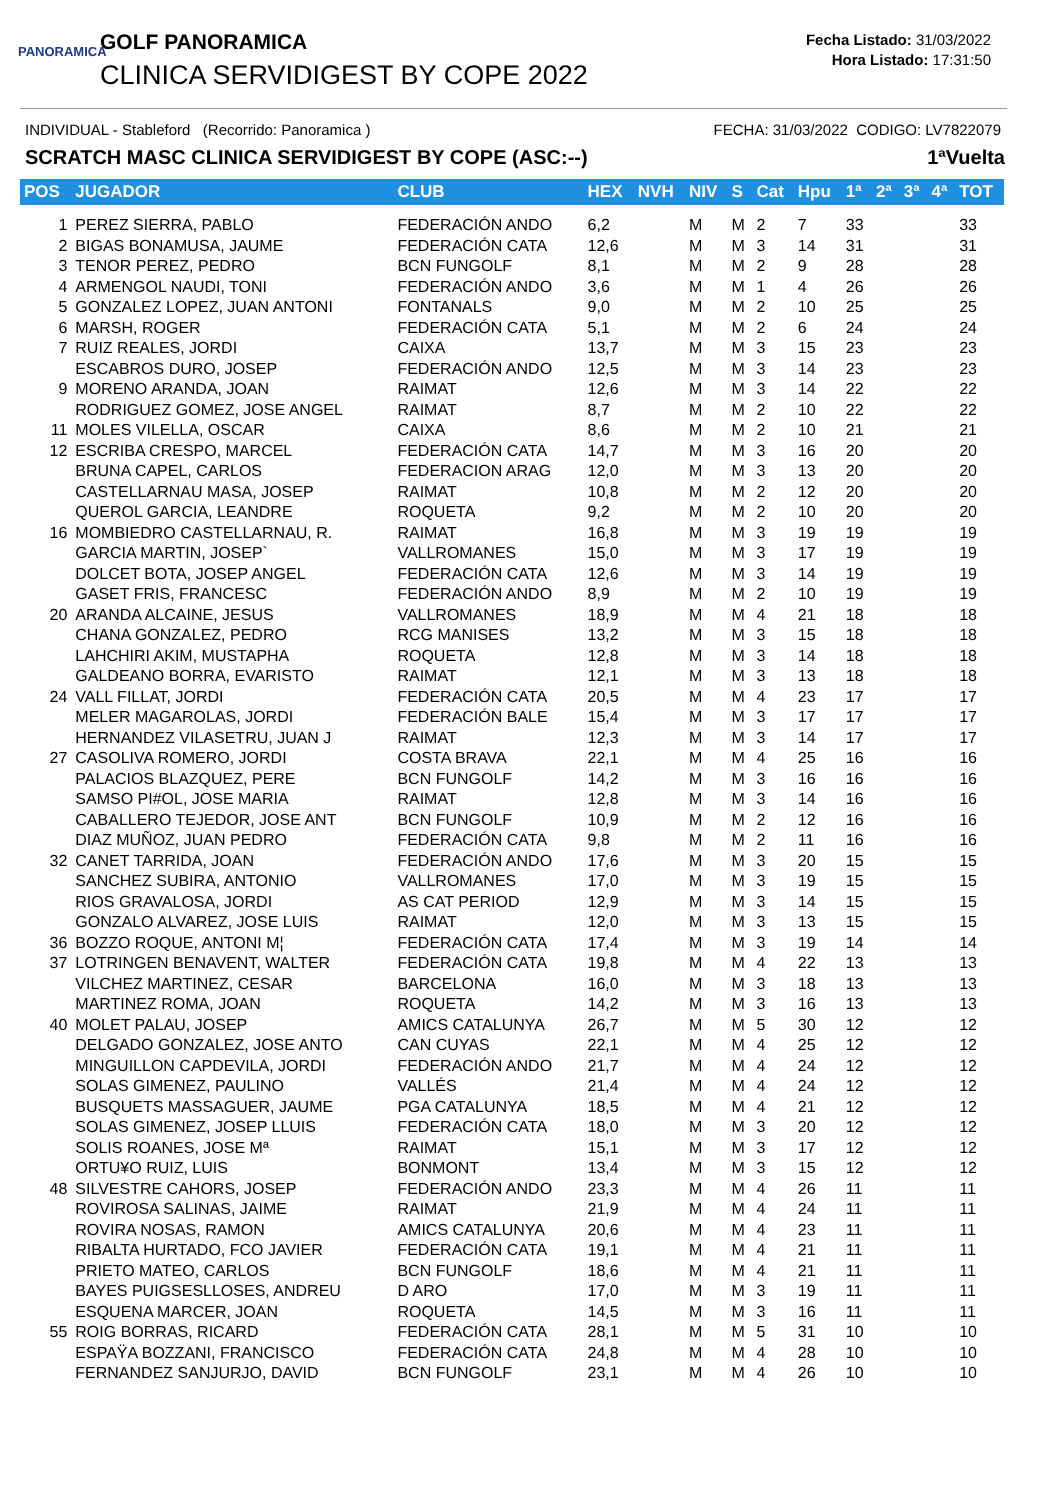PANORAMICA
GOLF PANORAMICA
CLINICA SERVIDIGEST BY COPE 2022
Fecha Listado: 31/03/2022
Hora Listado: 17:31:50
INDIVIDUAL - Stableford (Recorrido: Panoramica ) FECHA: 31/03/2022 CODIGO: LV7822079
SCRATCH MASC CLINICA SERVIDIGEST BY COPE (ASC:--) 1ªVuelta
| POS | JUGADOR | CLUB | HEX | NVH | NIV | S | Cat | Hpu | 1ª | 2ª | 3ª | 4ª | TOT |
| --- | --- | --- | --- | --- | --- | --- | --- | --- | --- | --- | --- | --- | --- |
| 1 | PEREZ SIERRA, PABLO | FEDERACIÓN ANDO | 6,2 | | M | M | 2 | 7 | 33 | | | | 33 |
| 2 | BIGAS BONAMUSA, JAUME | FEDERACIÓN CATA | 12,6 | | M | M | 3 | 14 | 31 | | | | 31 |
| 3 | TENOR PEREZ, PEDRO | BCN FUNGOLF | 8,1 | | M | M | 2 | 9 | 28 | | | | 28 |
| 4 | ARMENGOL NAUDI, TONI | FEDERACIÓN ANDO | 3,6 | | M | M | 1 | 4 | 26 | | | | 26 |
| 5 | GONZALEZ LOPEZ, JUAN ANTONI | FONTANALS | 9,0 | | M | M | 2 | 10 | 25 | | | | 25 |
| 6 | MARSH, ROGER | FEDERACIÓN CATA | 5,1 | | M | M | 2 | 6 | 24 | | | | 24 |
| 7 | RUIZ REALES, JORDI | CAIXA | 13,7 | | M | M | 3 | 15 | 23 | | | | 23 |
| | ESCABROS DURO, JOSEP | FEDERACIÓN ANDO | 12,5 | | M | M | 3 | 14 | 23 | | | | 23 |
| 9 | MORENO ARANDA, JOAN | RAIMAT | 12,6 | | M | M | 3 | 14 | 22 | | | | 22 |
| | RODRIGUEZ GOMEZ, JOSE ANGEL | RAIMAT | 8,7 | | M | M | 2 | 10 | 22 | | | | 22 |
| 11 | MOLES VILELLA, OSCAR | CAIXA | 8,6 | | M | M | 2 | 10 | 21 | | | | 21 |
| 12 | ESCRIBA CRESPO, MARCEL | FEDERACIÓN CATA | 14,7 | | M | M | 3 | 16 | 20 | | | | 20 |
| | BRUNA CAPEL, CARLOS | FEDERACION ARAG | 12,0 | | M | M | 3 | 13 | 20 | | | | 20 |
| | CASTELLARNAU MASA, JOSEP | RAIMAT | 10,8 | | M | M | 2 | 12 | 20 | | | | 20 |
| | QUEROL GARCIA, LEANDRE | ROQUETA | 9,2 | | M | M | 2 | 10 | 20 | | | | 20 |
| 16 | MOMBIEDRO CASTELLARNAU, R. | RAIMAT | 16,8 | | M | M | 3 | 19 | 19 | | | | 19 |
| | GARCIA MARTIN, JOSEP` | VALLROMANES | 15,0 | | M | M | 3 | 17 | 19 | | | | 19 |
| | DOLCET BOTA, JOSEP ANGEL | FEDERACIÓN CATA | 12,6 | | M | M | 3 | 14 | 19 | | | | 19 |
| | GASET FRIS, FRANCESC | FEDERACIÓN ANDO | 8,9 | | M | M | 2 | 10 | 19 | | | | 19 |
| 20 | ARANDA ALCAINE, JESUS | VALLROMANES | 18,9 | | M | M | 4 | 21 | 18 | | | | 18 |
| | CHANA GONZALEZ, PEDRO | RCG MANISES | 13,2 | | M | M | 3 | 15 | 18 | | | | 18 |
| | LAHCHIRI AKIM, MUSTAPHA | ROQUETA | 12,8 | | M | M | 3 | 14 | 18 | | | | 18 |
| | GALDEANO BORRA, EVARISTO | RAIMAT | 12,1 | | M | M | 3 | 13 | 18 | | | | 18 |
| 24 | VALL FILLAT, JORDI | FEDERACIÓN CATA | 20,5 | | M | M | 4 | 23 | 17 | | | | 17 |
| | MELER MAGAROLAS, JORDI | FEDERACIÓN BALE | 15,4 | | M | M | 3 | 17 | 17 | | | | 17 |
| | HERNANDEZ VILASETRU, JUAN J | RAIMAT | 12,3 | | M | M | 3 | 14 | 17 | | | | 17 |
| 27 | CASOLIVA ROMERO, JORDI | COSTA BRAVA | 22,1 | | M | M | 4 | 25 | 16 | | | | 16 |
| | PALACIOS BLAZQUEZ, PERE | BCN FUNGOLF | 14,2 | | M | M | 3 | 16 | 16 | | | | 16 |
| | SAMSO PI#OL, JOSE MARIA | RAIMAT | 12,8 | | M | M | 3 | 14 | 16 | | | | 16 |
| | CABALLERO TEJEDOR, JOSE ANT | BCN FUNGOLF | 10,9 | | M | M | 2 | 12 | 16 | | | | 16 |
| | DIAZ MUÑOZ, JUAN PEDRO | FEDERACIÓN CATA | 9,8 | | M | M | 2 | 11 | 16 | | | | 16 |
| 32 | CANET TARRIDA, JOAN | FEDERACIÓN ANDO | 17,6 | | M | M | 3 | 20 | 15 | | | | 15 |
| | SANCHEZ SUBIRA, ANTONIO | VALLROMANES | 17,0 | | M | M | 3 | 19 | 15 | | | | 15 |
| | RIOS GRAVALOSA, JORDI | AS CAT PERIOD | 12,9 | | M | M | 3 | 14 | 15 | | | | 15 |
| | GONZALO ALVAREZ, JOSE LUIS | RAIMAT | 12,0 | | M | M | 3 | 13 | 15 | | | | 15 |
| 36 | BOZZO ROQUE, ANTONI M¦ | FEDERACIÓN CATA | 17,4 | | M | M | 3 | 19 | 14 | | | | 14 |
| 37 | LOTRINGEN BENAVENT, WALTER | FEDERACIÓN CATA | 19,8 | | M | M | 4 | 22 | 13 | | | | 13 |
| | VILCHEZ MARTINEZ, CESAR | BARCELONA | 16,0 | | M | M | 3 | 18 | 13 | | | | 13 |
| | MARTINEZ ROMA, JOAN | ROQUETA | 14,2 | | M | M | 3 | 16 | 13 | | | | 13 |
| 40 | MOLET PALAU, JOSEP | AMICS CATALUNYA | 26,7 | | M | M | 5 | 30 | 12 | | | | 12 |
| | DELGADO GONZALEZ, JOSE ANTO | CAN CUYAS | 22,1 | | M | M | 4 | 25 | 12 | | | | 12 |
| | MINGUILLON CAPDEVILA, JORDI | FEDERACIÓN ANDO | 21,7 | | M | M | 4 | 24 | 12 | | | | 12 |
| | SOLAS GIMENEZ, PAULINO | VALLÉS | 21,4 | | M | M | 4 | 24 | 12 | | | | 12 |
| | BUSQUETS MASSAGUER, JAUME | PGA CATALUNYA | 18,5 | | M | M | 4 | 21 | 12 | | | | 12 |
| | SOLAS GIMENEZ, JOSEP LLUIS | FEDERACIÓN CATA | 18,0 | | M | M | 3 | 20 | 12 | | | | 12 |
| | SOLIS ROANES, JOSE Mª | RAIMAT | 15,1 | | M | M | 3 | 17 | 12 | | | | 12 |
| | ORTU¥O RUIZ, LUIS | BONMONT | 13,4 | | M | M | 3 | 15 | 12 | | | | 12 |
| 48 | SILVESTRE CAHORS, JOSEP | FEDERACIÓN ANDO | 23,3 | | M | M | 4 | 26 | 11 | | | | 11 |
| | ROVIROSA SALINAS, JAIME | RAIMAT | 21,9 | | M | M | 4 | 24 | 11 | | | | 11 |
| | ROVIRA NOSAS, RAMON | AMICS CATALUNYA | 20,6 | | M | M | 4 | 23 | 11 | | | | 11 |
| | RIBALTA HURTADO, FCO JAVIER | FEDERACIÓN CATA | 19,1 | | M | M | 4 | 21 | 11 | | | | 11 |
| | PRIETO MATEO, CARLOS | BCN FUNGOLF | 18,6 | | M | M | 4 | 21 | 11 | | | | 11 |
| | BAYES PUIGSESLLOSES, ANDREU | D ARO | 17,0 | | M | M | 3 | 19 | 11 | | | | 11 |
| | ESQUENA MARCER, JOAN | ROQUETA | 14,5 | | M | M | 3 | 16 | 11 | | | | 11 |
| 55 | ROIG BORRAS, RICARD | FEDERACIÓN CATA | 28,1 | | M | M | 5 | 31 | 10 | | | | 10 |
| | ESPAŸA BOZZANI, FRANCISCO | FEDERACIÓN CATA | 24,8 | | M | M | 4 | 28 | 10 | | | | 10 |
| | FERNANDEZ SANJURJO, DAVID | BCN FUNGOLF | 23,1 | | M | M | 4 | 26 | 10 | | | | 10 |